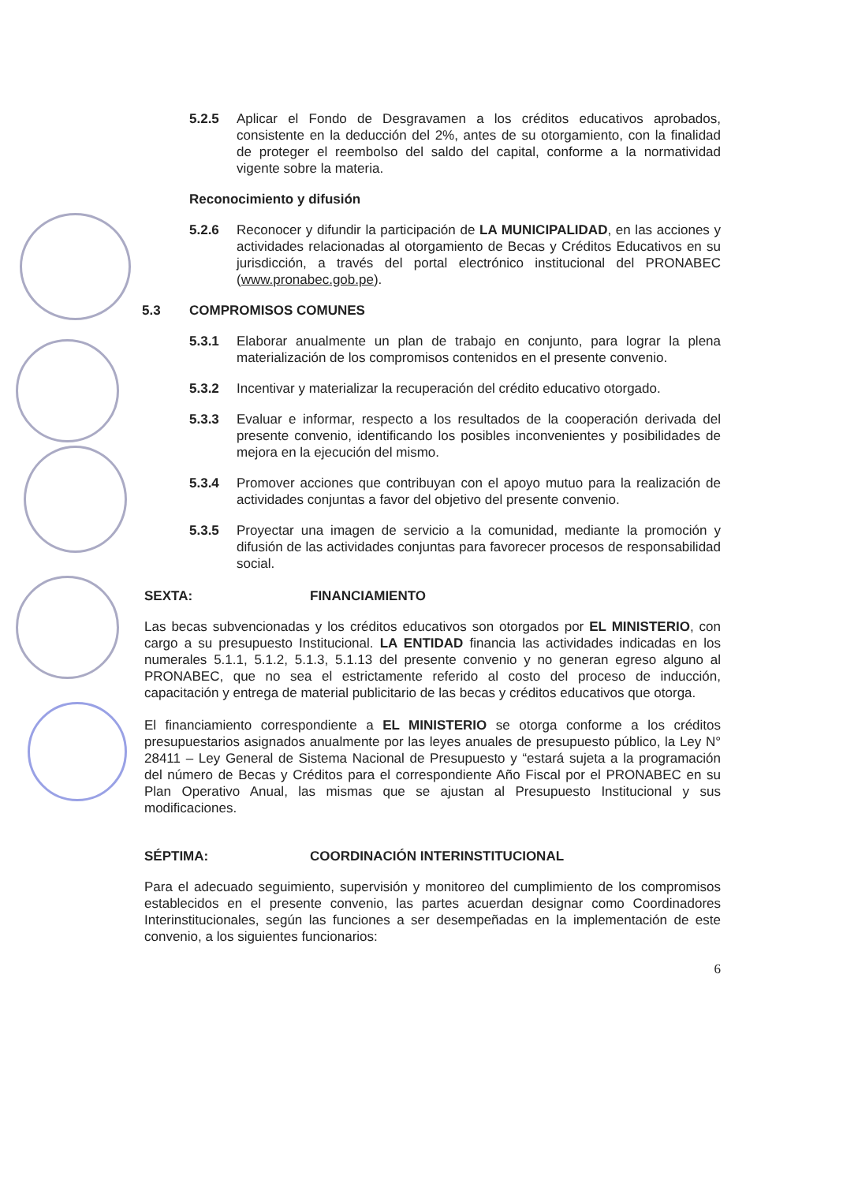5.2.5 Aplicar el Fondo de Desgravamen a los créditos educativos aprobados, consistente en la deducción del 2%, antes de su otorgamiento, con la finalidad de proteger el reembolso del saldo del capital, conforme a la normatividad vigente sobre la materia.
Reconocimiento y difusión
5.2.6 Reconocer y difundir la participación de LA MUNICIPALIDAD, en las acciones y actividades relacionadas al otorgamiento de Becas y Créditos Educativos en su jurisdicción, a través del portal electrónico institucional del PRONABEC (www.pronabec.gob.pe).
5.3 COMPROMISOS COMUNES
5.3.1 Elaborar anualmente un plan de trabajo en conjunto, para lograr la plena materialización de los compromisos contenidos en el presente convenio.
5.3.2 Incentivar y materializar la recuperación del crédito educativo otorgado.
5.3.3 Evaluar e informar, respecto a los resultados de la cooperación derivada del presente convenio, identificando los posibles inconvenientes y posibilidades de mejora en la ejecución del mismo.
5.3.4 Promover acciones que contribuyan con el apoyo mutuo para la realización de actividades conjuntas a favor del objetivo del presente convenio.
5.3.5 Proyectar una imagen de servicio a la comunidad, mediante la promoción y difusión de las actividades conjuntas para favorecer procesos de responsabilidad social.
SEXTA: FINANCIAMIENTO
Las becas subvencionadas y los créditos educativos son otorgados por EL MINISTERIO, con cargo a su presupuesto Institucional. LA ENTIDAD financia las actividades indicadas en los numerales 5.1.1, 5.1.2, 5.1.3, 5.1.13 del presente convenio y no generan egreso alguno al PRONABEC, que no sea el estrictamente referido al costo del proceso de inducción, capacitación y entrega de material publicitario de las becas y créditos educativos que otorga.
El financiamiento correspondiente a EL MINISTERIO se otorga conforme a los créditos presupuestarios asignados anualmente por las leyes anuales de presupuesto público, la Ley N° 28411 – Ley General de Sistema Nacional de Presupuesto y “estará sujeta a la programación del número de Becas y Créditos para el correspondiente Año Fiscal por el PRONABEC en su Plan Operativo Anual, las mismas que se ajustan al Presupuesto Institucional y sus modificaciones.
SÉPTIMA: COORDINACIÓN INTERINSTITUCIONAL
Para el adecuado seguimiento, supervisión y monitoreo del cumplimiento de los compromisos establecidos en el presente convenio, las partes acuerdan designar como Coordinadores Interinstitucionales, según las funciones a ser desempeñadas en la implementación de este convenio, a los siguientes funcionarios:
6